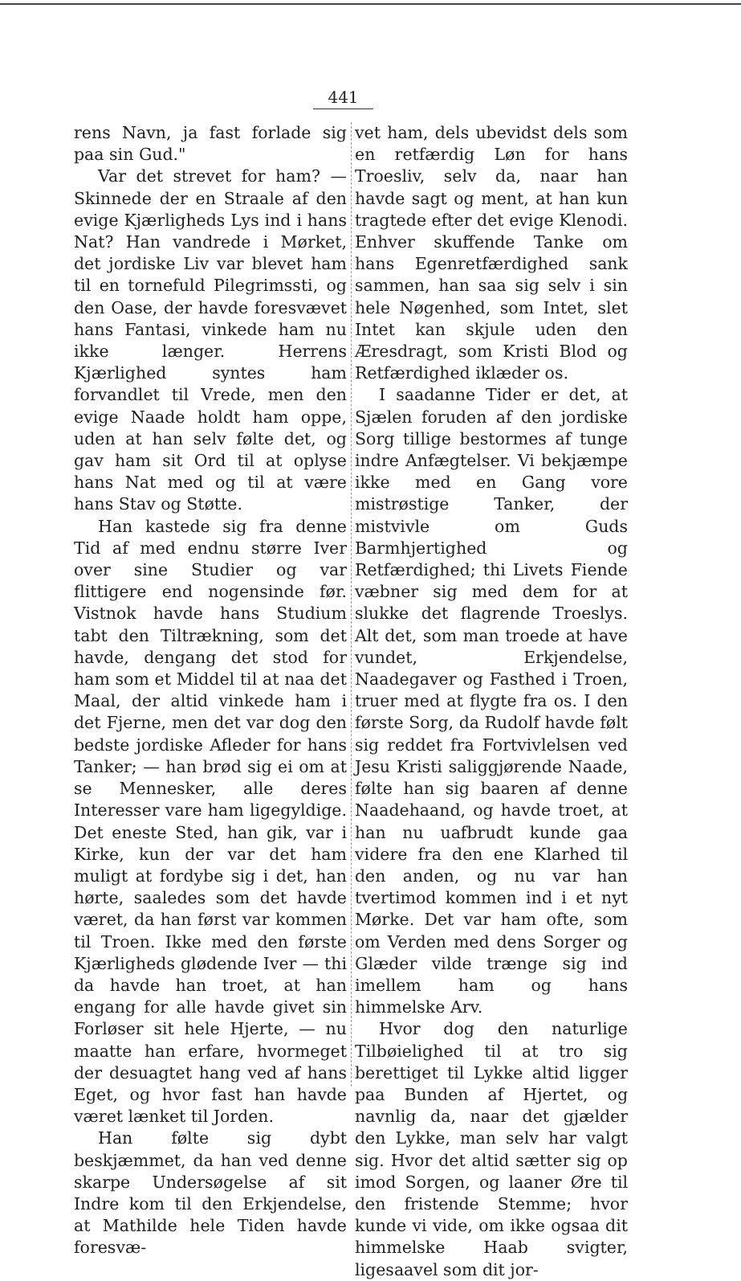441
rens Navn, ja fast forlade sig paa sin Gud."
Var det strevet for ham? — Skinnede der en Straale af den evige Kjærligheds Lys ind i hans Nat? Han vandrede i Mørket, det jordiske Liv var blevet ham til en tornefuld Pilegrimssti, og den Oase, der havde foresvævet hans Fantasi, vinkede ham nu ikke længer. Herrens Kjærlighed syntes ham forvandlet til Vrede, men den evige Naade holdt ham oppe, uden at han selv følte det, og gav ham sit Ord til at oplyse hans Nat med og til at være hans Stav og Støtte.
Han kastede sig fra denne Tid af med endnu større Iver over sine Studier og var flittigere end nogensinde før. Vistnok havde hans Studium tabt den Tiltrækning, som det havde, dengang det stod for ham som et Middel til at naa det Maal, der altid vinkede ham i det Fjerne, men det var dog den bedste jordiske Afleder for hans Tanker; — han brød sig ei om at se Mennesker, alle deres Interesser vare ham ligegyldige. Det eneste Sted, han gik, var i Kirke, kun der var det ham muligt at fordybe sig i det, han hørte, saaledes som det havde været, da han først var kommen til Troen. Ikke med den første Kjærligheds glødende Iver — thi da havde han troet, at han engang for alle havde givet sin Forløser sit hele Hjerte, — nu maatte han erfare, hvormeget der desuagtet hang ved af hans Eget, og hvor fast han havde været lænket til Jorden.
Han følte sig dybt beskjæmmet, da han ved denne skarpe Undersøgelse af sit Indre kom til den Erkjendelse, at Mathilde hele Tiden havde foresvæ-
vet ham, dels ubevidst dels som en retfærdig Løn for hans Troesliv, selv da, naar han havde sagt og ment, at han kun tragtede efter det evige Klenodi. Enhver skuffende Tanke om hans Egenretfærdighed sank sammen, han saa sig selv i sin hele Nøgenhed, som Intet, slet Intet kan skjule uden den Æresdragt, som Kristi Blod og Retfærdighed iklæder os.
I saadanne Tider er det, at Sjælen foruden af den jordiske Sorg tillige bestormes af tunge indre Anfægtelser. Vi bekjæmpe ikke med en Gang vore mistrøstige Tanker, der mistvivle om Guds Barmhjertighed og Retfærdighed; thi Livets Fiende væbner sig med dem for at slukke det flagrende Troeslys. Alt det, som man troede at have vundet, Erkjendelse, Naadegaver og Fasthed i Troen, truer med at flygte fra os. I den første Sorg, da Rudolf havde følt sig reddet fra Fortvivlelsen ved Jesu Kristi saliggjørende Naade, følte han sig baaren af denne Naadehaand, og havde troet, at han nu uafbrudt kunde gaa videre fra den ene Klarhed til den anden, og nu var han tvertimod kommen ind i et nyt Mørke. Det var ham ofte, som om Verden med dens Sorger og Glæder vilde trænge sig ind imellem ham og hans himmelske Arv.
Hvor dog den naturlige Tilbøielighed til at tro sig berettiget til Lykke altid ligger paa Bunden af Hjertet, og navnlig da, naar det gjælder den Lykke, man selv har valgt sig. Hvor det altid sætter sig op imod Sorgen, og laaner Øre til den fristende Stemme; hvor kunde vi vide, om ikke ogsaa dit himmelske Haab svigter, ligesaavel som dit jor-